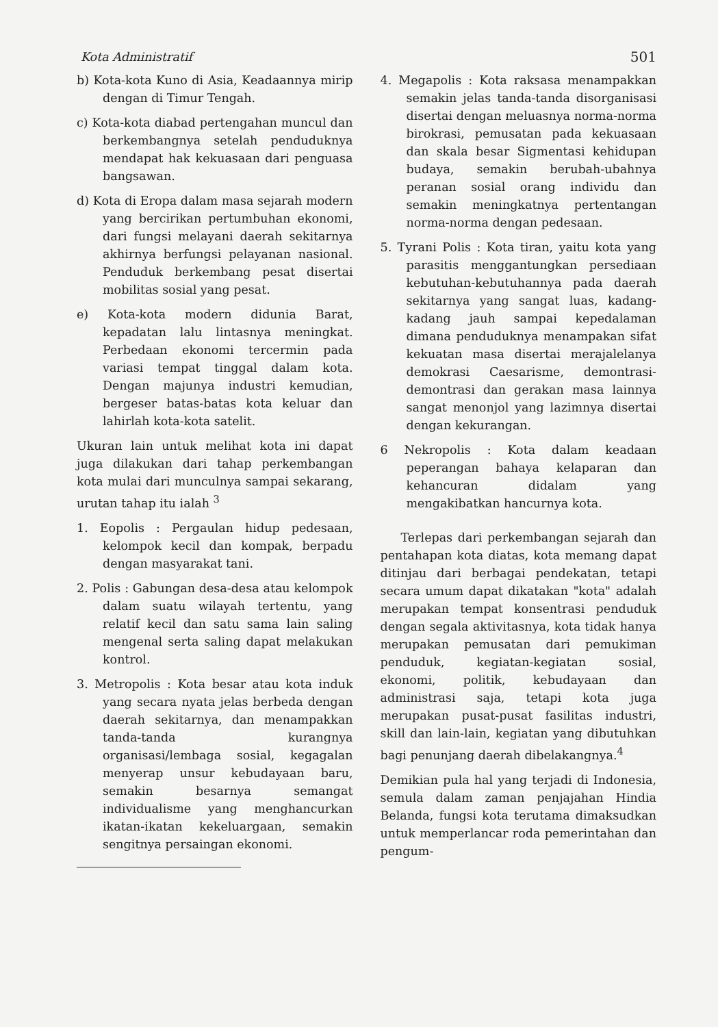Kota Administratif 501
b) Kota-kota Kuno di Asia, Keadaannya mirip dengan di Timur Tengah.
c) Kota-kota diabad pertengahan muncul dan berkembangnya setelah penduduknya mendapat hak kekuasaan dari penguasa bangsawan.
d) Kota di Eropa dalam masa sejarah modern yang bercirikan pertumbuhan ekonomi, dari fungsi melayani daerah sekitarnya akhirnya berfungsi pelayanan nasional. Penduduk berkembang pesat disertai mobilitas sosial yang pesat.
e) Kota-kota modern didunia Barat, kepadatan lalu lintasnya meningkat. Perbedaan ekonomi tercermin pada variasi tempat tinggal dalam kota. Dengan majunya industri kemudian, bergeser batas-batas kota keluar dan lahirlah kota-kota satelit.
Ukuran lain untuk melihat kota ini dapat juga dilakukan dari tahap perkembangan kota mulai dari munculnya sampai sekarang, urutan tahap itu ialah <sup>3</sup>
1. Eopolis : Pergaulan hidup pedesaan, kelompok kecil dan kompak, berpadu dengan masyarakat tani.
2. Polis : Gabungan desa-desa atau kelompok dalam suatu wilayah tertentu, yang relatif kecil dan satu sama lain saling mengenal serta saling dapat melakukan kontrol.
3. Metropolis : Kota besar atau kota induk yang secara nyata jelas berbeda dengan daerah sekitarnya, dan menampakkan tanda-tanda kurangnya organisasi/lembaga sosial, kegagalan menyerap unsur kebudayaan baru, semakin besarnya semangat individualisme yang menghancurkan ikatan-ikatan kekeluargaan, semakin sengitnya persaingan ekonomi.
4. Megapolis : Kota raksasa menampakkan semakin jelas tanda-tanda disorganisasi disertai dengan meluasnya norma-norma birokrasi, pemusatan pada kekuasaan dan skala besar Sigmentasi kehidupan budaya, semakin berubah-ubahnya peranan sosial orang individu dan semakin meningkatnya pertentangan norma-norma dengan pedesaan.
5. Tyrani Polis : Kota tiran, yaitu kota yang parasitis menggantungkan persediaan kebutuhan-kebutuhannya pada daerah sekitarnya yang sangat luas, kadang-kadang jauh sampai kepedalaman dimana penduduknya menampakan sifat kekuatan masa disertai merajalelanya demokrasi Caesarisme, demontrasi-demontrasi dan gerakan masa lainnya sangat menonjol yang lazimnya disertai dengan kekurangan.
6 Nekropolis : Kota dalam keadaan peperangan bahaya kelaparan dan kehancuran didalam yang mengakibatkan hancurnya kota.
Terlepas dari perkembangan sejarah dan pentahapan kota diatas, kota memang dapat ditinjau dari berbagai pendekatan, tetapi secara umum dapat dikatakan "kota" adalah merupakan tempat konsentrasi penduduk dengan segala aktivitasnya, kota tidak hanya merupakan pemusatan dari pemukiman penduduk, kegiatan-kegiatan sosial, ekonomi, politik, kebudayaan dan administrasi saja, tetapi kota juga merupakan pusat-pusat fasilitas industri, skill dan lain-lain, kegiatan yang dibutuhkan bagi penunjang daerah dibelakangnya.<sup>4</sup>
Demikian pula hal yang terjadi di Indonesia, semula dalam zaman penjajahan Hindia Belanda, fungsi kota terutama dimaksudkan untuk memperlancar roda pemerintahan dan pengum-